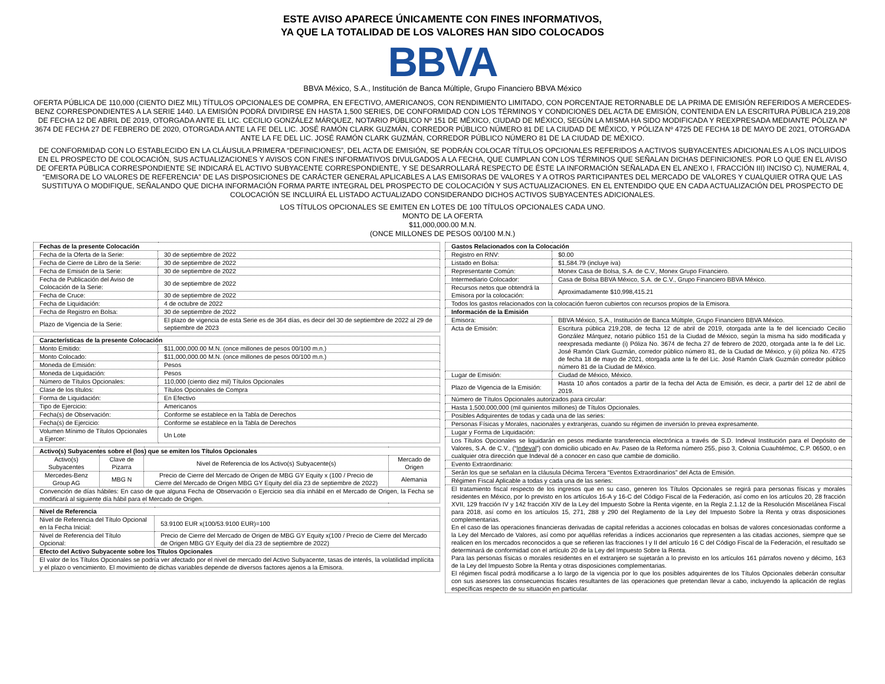ESTE AVISO APARECE ÚNICAMENTE CON FINES INFORMATIVOS,
YA QUE LA TOTALIDAD DE LOS VALORES HAN SIDO COLOCADOS
BBVA
BBVA México, S.A., Institución de Banca Múltiple, Grupo Financiero BBVA México
OFERTA PÚBLICA DE 110,000 (CIENTO DIEZ MIL) TÍTULOS OPCIONALES DE COMPRA, EN EFECTIVO, AMERICANOS, CON RENDIMIENTO LIMITADO, CON PORCENTAJE RETORNABLE DE LA PRIMA DE EMISIÓN REFERIDOS A MERCEDES-BENZ CORRESPONDIENTES A LA SERIE 1440. LA EMISIÓN PODRÁ DIVIDIRSE EN HASTA 1,500 SERIES, DE CONFORMIDAD CON LOS TÉRMINOS Y CONDICIONES DEL ACTA DE EMISIÓN, CONTENIDA EN LA ESCRITURA PÚBLICA 219,208 DE FECHA 12 DE ABRIL DE 2019, OTORGADA ANTE EL LIC. CECILIO GONZÁLEZ MÁRQUEZ, NOTARIO PÚBLICO Nº 151 DE MÉXICO, CIUDAD DE MÉXICO, SEGÚN LA MISMA HA SIDO MODIFICADA Y REEXPRESADA MEDIANTE PÓLIZA Nº 3674 DE FECHA 27 DE FEBRERO DE 2020, OTORGADA ANTE LA FE DEL LIC. JOSÉ RAMÓN CLARK GUZMÁN, CORREDOR PÚBLICO NÚMERO 81 DE LA CIUDAD DE MÉXICO, Y PÓLIZA Nº 4725 DE FECHA 18 DE MAYO DE 2021, OTORGADA ANTE LA FE DEL LIC. JOSÉ RAMÓN CLARK GUZMÁN, CORREDOR PÚBLICO NÚMERO 81 DE LA CIUDAD DE MÉXICO.
DE CONFORMIDAD CON LO ESTABLECIDO EN LA CLÁUSULA PRIMERA “DEFINICIONES”, DEL ACTA DE EMISIÓN, SE PODRÁN COLOCAR TÍTULOS OPCIONALES REFERIDOS A ACTIVOS SUBYACENTES ADICIONALES A LOS INCLUIDOS EN EL PROSPECTO DE COLOCACIÓN, SUS ACTUALIZACIONES Y AVISOS CON FINES INFORMATIVOS DIVULGADOS A LA FECHA, QUE CUMPLAN CON LOS TÉRMINOS QUE SEÑALAN DICHAS DEFINICIONES. POR LO QUE EN EL AVISO DE OFERTA PÚBLICA CORRESPONDIENTE SE INDICARÁ EL ACTIVO SUBYACENTE CORRESPONDIENTE, Y SE DESARROLLARÁ RESPECTO DE ÉSTE LA INFORMACIÓN SEÑALADA EN EL ANEXO I, FRACCIÓN III) INCISO C), NUMERAL 4, “EMISORA DE LO VALORES DE REFERENCIA” DE LAS DISPOSICIONES DE CARÁCTER GENERAL APLICABLES A LAS EMISORAS DE VALORES Y A OTROS PARTICIPANTES DEL MERCADO DE VALORES Y CUALQUIER OTRA QUE LAS SUSTITUYA O MODIFIQUE, SEÑALANDO QUE DICHA INFORMACIÓN FORMA PARTE INTEGRAL DEL PROSPECTO DE COLOCACIÓN Y SUS ACTUALIZACIONES. EN EL ENTENDIDO QUE EN CADA ACTUALIZACIÓN DEL PROSPECTO DE COLOCACIÓN SE INCLUIRÁ EL LISTADO ACTUALIZADO CONSIDERANDO DICHOS ACTIVOS SUBYACENTES ADICIONALES.
LOS TÍTULOS OPCIONALES SE EMITEN EN LOTES DE 100 TÍTULOS OPCIONALES CADA UNO.
MONTO DE LA OFERTA
$11,000,000.00 M.N.
(ONCE MILLONES DE PESOS 00/100 M.N.)
| Fechas de la presente Colocación | |
| --- | --- |
| Fecha de la Oferta de la Serie: | 30 de septiembre de 2022 |
| Fecha de Cierre de Libro de la Serie: | 30 de septiembre de 2022 |
| Fecha de Emisión de la Serie: | 30 de septiembre de 2022 |
| Fecha de Publicación del Aviso de Colocación de la Serie: | 30 de septiembre de 2022 |
| Fecha de Cruce: | 30 de septiembre de 2022 |
| Fecha de Liquidación: | 4 de octubre de 2022 |
| Fecha de Registro en Bolsa: | 30 de septiembre de 2022 |
| Plazo de Vigencia de la Serie: | El plazo de vigencia de esta Serie es de 364 días, es decir del 30 de septiembre de 2022 al 29 de septiembre de 2023 |
| Características de la presente Colocación | |
| --- | --- |
| Monto Emitido: | $11,000,000.00 M.N. (once millones de pesos 00/100 m.n.) |
| Monto Colocado: | $11,000,000.00 M.N. (once millones de pesos 00/100 m.n.) |
| Moneda de Emisión: | Pesos |
| Moneda de Liquidación: | Pesos |
| Número de Títulos Opcionales: | 110,000 (ciento diez mil) Títulos Opcionales |
| Clase de los títulos: | Títulos Opcionales de Compra |
| Forma de Liquidación: | En Efectivo |
| Tipo de Ejercicio: | Americanos |
| Fecha(s) de Observación: | Conforme se establece en la Tabla de Derechos |
| Fecha(s) de Ejercicio: | Conforme se establece en la Tabla de Derechos |
| Volumen Mínimo de Títulos Opcionales a Ejercer: | Un Lote |
| Activo(s) Subyacentes sobre el (los) que se emiten los Títulos Opcionales | | | |
| --- | --- | --- | --- |
| Activo(s) Subyacentes | Clave de Pizarra | Nivel de Referencia de los Activo(s) Subyacente(s) | Mercado de Origen |
| Mercedes-Benz Group AG | MBG N | Precio de Cierre del Mercado de Origen de MBG GY Equity x (100 / Precio de Cierre del Mercado de Origen MBG GY Equity del día 23 de septiembre de 2022) | Alemania |
| Convención de días hábiles: En caso de que alguna Fecha de Observación o Ejercicio sea día inhábil en el Mercado de Origen, la Fecha se modificará al siguiente día hábil para el Mercado de Origen. | | | |
| Nivel de Referencia | |
| --- | --- |
| Nivel de Referencia del Título Opcional en la Fecha Inicial: | 53.9100 EUR x(100/53.9100 EUR)=100 |
| Nivel de Referencia del Título Opcional: | Precio de Cierre del Mercado de Origen de MBG GY Equity x(100 / Precio de Cierre del Mercado de Origen MBG GY Equity del día 23 de septiembre de 2022) |
| Efecto del Activo Subyacente sobre los Títulos Opcionales | |
| El valor de los Títulos Opcionales se podría ver afectado por el nivel de mercado del Activo Subyacente, tasas de interés, la volatilidad implícita y el plazo o vencimiento. El movimiento de dichas variables depende de diversos factores ajenos a la Emisora. | |
| Gastos Relacionados con la Colocación | |
| --- | --- |
| Registro en RNV: | $0.00 |
| Listado en Bolsa: | $1,584.79 (incluye iva) |
| Representante Común: | Monex Casa de Bolsa, S.A. de C.V., Monex Grupo Financiero. |
| Intermediario Colocador: | Casa de Bolsa BBVA México, S.A. de C.V., Grupo Financiero BBVA México. |
| Recursos netos que obtendrá la Emisora por la colocación: | Aproximadamente $10,998,415.21 |
| Todos los gastos relacionados con la colocación fueron cubiertos con recursos propios de la Emisora. | |
| Información de la Emisión | |
| Emisora: | BBVA México, S.A., Institución de Banca Múltiple, Grupo Financiero BBVA México. |
| Acta de Emisión: | Escritura pública 219,208, de fecha 12 de abril de 2019, otorgada ante la fe del licenciado Cecilio González Márquez, notario público 151 de la Ciudad de México, según la misma ha sido modificada y reexpresada mediante (i) Póliza No. 3674 de fecha 27 de febrero de 2020, otorgada ante la fe del Lic. José Ramón Clark Guzmán, corredor público número 81, de la Ciudad de México, y (ii) póliza No. 4725 de fecha 18 de mayo de 2021, otorgada ante la fe del Lic. José Ramón Clark Guzmán corredor público número 81 de la Ciudad de México. |
| Lugar de Emisión: | Ciudad de México, México. |
| Plazo de Vigencia de la Emisión: | Hasta 10 años contados a partir de la fecha del Acta de Emisión, es decir, a partir del 12 de abril de 2019. |
| Número de Títulos Opcionales autorizados para circular: | |
| Hasta 1,500,000,000 (mil quinientos millones) de Títulos Opcionales. | |
| Posibles Adquirentes de todas y cada una de las series: | |
| Personas Físicas y Morales, nacionales y extranjeras, cuando su régimen de inversión lo prevea expresamente. | |
| Lugar y Forma de Liquidación: | |
| Los Títulos Opcionales se liquidarán en pesos mediante transferencia electrónica a través de S.D. Indeval Institución para el Depósito de Valores, S.A. de C.V., (“ Indeval ”) con domicilio ubicado en Av. Paseo de la Reforma número 255, piso 3, Colonia Cuauhtémoc, C.P. 06500, o en cualquier otra dirección que Indeval dé a conocer en caso que cambie de domicilio. | |
| Evento Extraordinario: | |
| Serán los que se señalan en la cláusula Décima Tercera “Eventos Extraordinarios” del Acta de Emisión. | |
| Régimen Fiscal Aplicable a todas y cada una de las series: | |
| El tratamiento fiscal respecto de los ingresos que en su caso, generen los Títulos Opcionales se regirá para personas físicas y morales residentes en México, por lo previsto en los artículos 16-A y 16-C del Código Fiscal de la Federación, así como en los artículos 20, 28 fracción XVII, 129 fracción IV y 142 fracción XIV de la Ley del Impuesto Sobre la Renta vigente, en la Regla 2.1.12 de la Resolución Miscelánea Fiscal para 2018, así como en los artículos 15, 271, 288 y 290 del Reglamento de la Ley del Impuesto Sobre la Renta y otras disposiciones complementarias. En el caso de las operaciones financieras derivadas de capital referidas a acciones colocadas en bolsas de valores concesionadas conforme a la Ley del Mercado de Valores, así como por aquéllas referidas a índices accionarios que representen a las citadas acciones, siempre que se realicen en los mercados reconocidos a que se refieren las fracciones I y II del artículo 16 C del Código Fiscal de la Federación, el resultado se determinará de conformidad con el artículo 20 de la Ley del Impuesto Sobre la Renta. Para las personas físicas o morales residentes en el extranjero se sujetarán a lo previsto en los artículos 161 párrafos noveno y décimo, 163 de la Ley del Impuesto Sobre la Renta y otras disposiciones complementarias. El régimen fiscal podrá modificarse a lo largo de la vigencia por lo que los posibles adquirentes de los Títulos Opcionales deberán consultar con sus asesores las consecuencias fiscales resultantes de las operaciones que pretendan llevar a cabo, incluyendo la aplicación de reglas específicas respecto de su situación en particular. | |